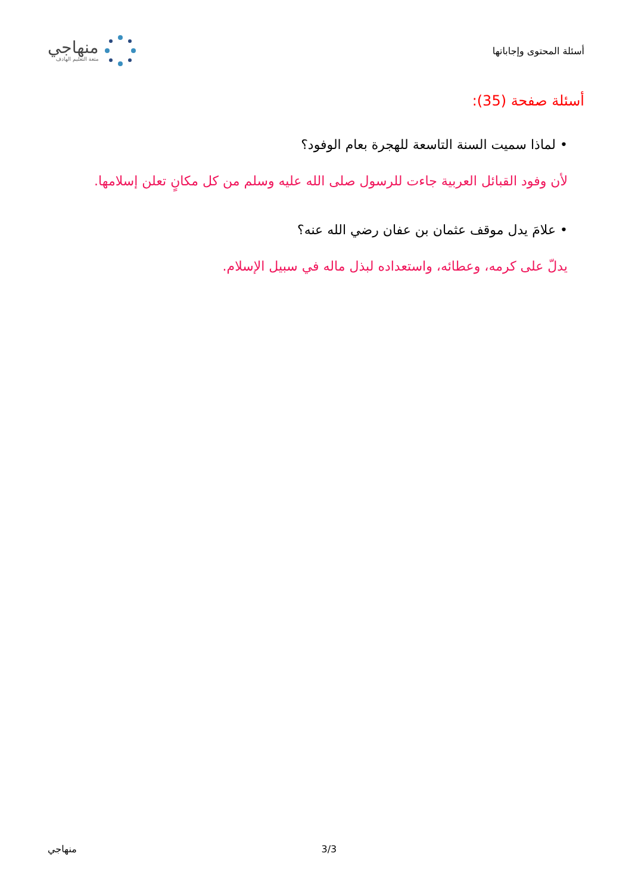أسئلة المحتوى وإجاباتها
منهاجي
متعة التعليم الهادف
أسئلة صفحة (35):
• لماذا سميت السنة التاسعة للهجرة بعام الوفود؟
لأن وفود القبائل العربية جاءت للرسول صلى الله عليه وسلم من كل مكانٍ تعلن إسلامها.
• علامَ يدل موقف عثمان بن عفان رضي الله عنه؟
يدلّ على كرمه، وعطائه، واستعداده لبذل ماله في سبيل الإسلام.
. 3/3 منهاجي